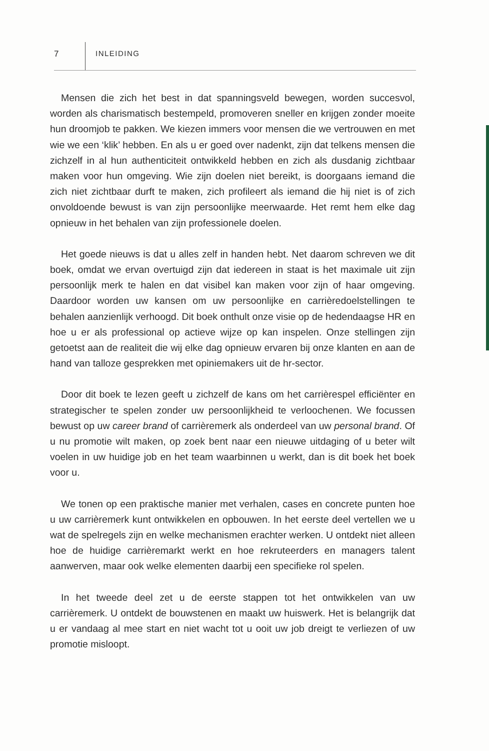7 INLEIDING
Mensen die zich het best in dat spanningsveld bewegen, worden succesvol, worden als charismatisch bestempeld, promoveren sneller en krijgen zonder moeite hun droomjob te pakken. We kiezen immers voor mensen die we vertrouwen en met wie we een ‘klik’ hebben. En als u er goed over nadenkt, zijn dat telkens mensen die zichzelf in al hun authenticiteit ontwikkeld hebben en zich als dusdanig zichtbaar maken voor hun omgeving. Wie zijn doelen niet bereikt, is doorgaans iemand die zich niet zichtbaar durft te maken, zich profileert als iemand die hij niet is of zich onvoldoende bewust is van zijn persoonlijke meerwaarde. Het remt hem elke dag opnieuw in het behalen van zijn professionele doelen.
Het goede nieuws is dat u alles zelf in handen hebt. Net daarom schreven we dit boek, omdat we ervan overtuigd zijn dat iedereen in staat is het maximale uit zijn persoonlijk merk te halen en dat visibel kan maken voor zijn of haar omgeving. Daardoor worden uw kansen om uw persoonlijke en carrièredoelstellingen te behalen aanzienlijk verhoogd. Dit boek onthult onze visie op de hedendaagse HR en hoe u er als professional op actieve wijze op kan inspelen. Onze stellingen zijn getoetst aan de realiteit die wij elke dag opnieuw ervaren bij onze klanten en aan de hand van talloze gesprekken met opiniemakers uit de hr-sector.
Door dit boek te lezen geeft u zichzelf de kans om het carrièrespel efficiënter en strategischer te spelen zonder uw persoonlijkheid te verloochenen. We focussen bewust op uw career brand of carrièremerk als onderdeel van uw personal brand. Of u nu promotie wilt maken, op zoek bent naar een nieuwe uitdaging of u beter wilt voelen in uw huidige job en het team waarbinnen u werkt, dan is dit boek het boek voor u.
We tonen op een praktische manier met verhalen, cases en concrete punten hoe u uw carrièremerk kunt ontwikkelen en opbouwen. In het eerste deel vertellen we u wat de spelregels zijn en welke mechanismen erachter werken. U ontdekt niet alleen hoe de huidige carrièremarkt werkt en hoe rekruteerders en managers talent aanwerven, maar ook welke elementen daarbij een specifieke rol spelen.
In het tweede deel zet u de eerste stappen tot het ontwikkelen van uw carrièremerk. U ontdekt de bouwstenen en maakt uw huiswerk. Het is belangrijk dat u er vandaag al mee start en niet wacht tot u ooit uw job dreigt te verliezen of uw promotie misloopt.